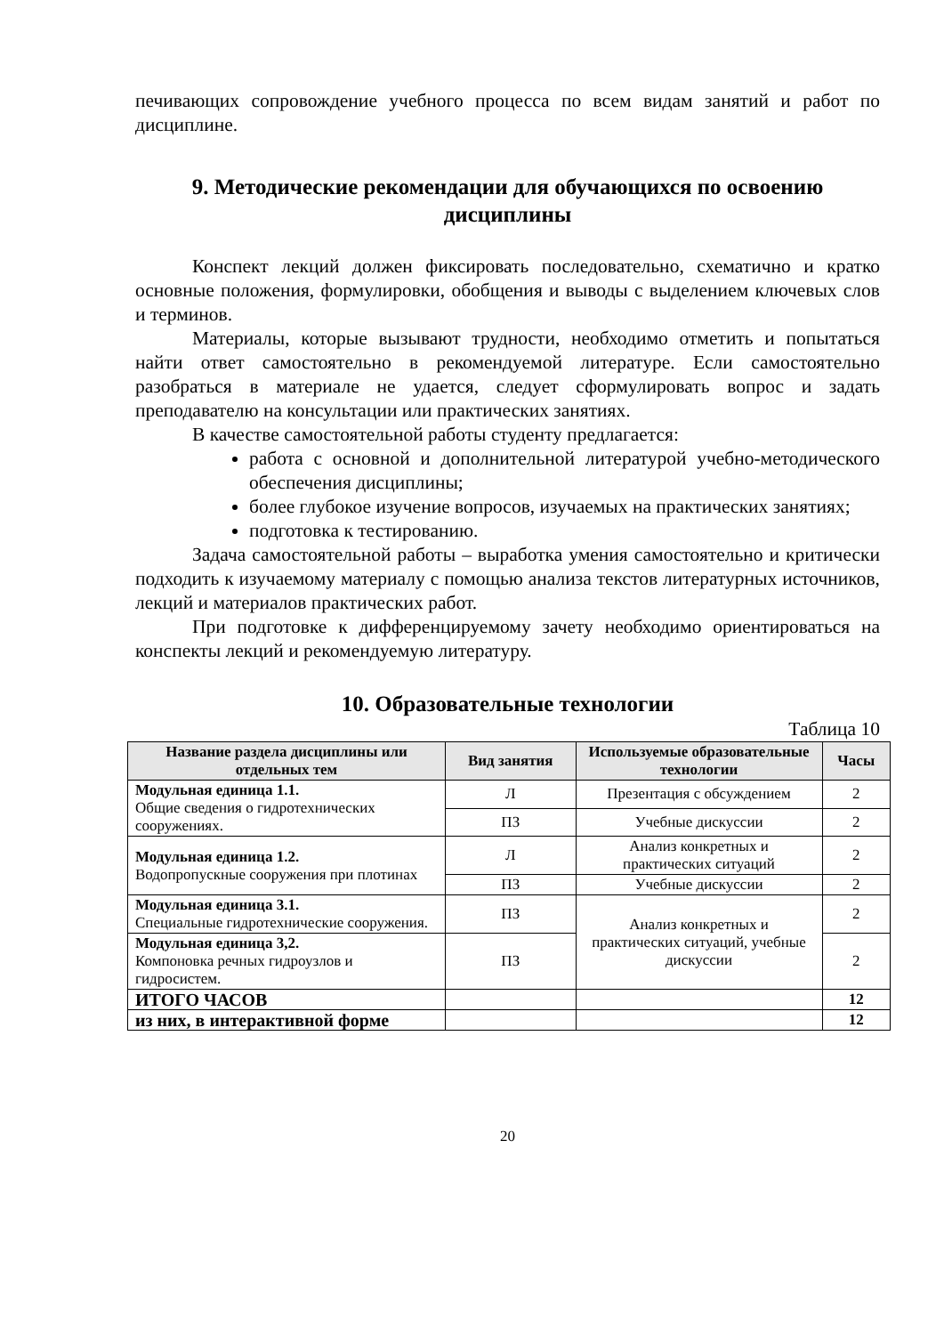печивающих сопровождение учебного процесса по всем видам занятий и работ по дисциплине.
9. Методические рекомендации для обучающихся по освоению дисциплины
Конспект лекций должен фиксировать последовательно, схематично и кратко основные положения, формулировки, обобщения и выводы с выделением ключевых слов и терминов.
Материалы, которые вызывают трудности, необходимо отметить и попытаться найти ответ самостоятельно в рекомендуемой литературе. Если самостоятельно разобраться в материале не удается, следует сформулировать вопрос и задать преподавателю на консультации или практических занятиях.
В качестве самостоятельной работы студенту предлагается:
работа с основной и дополнительной литературой учебно-методического обеспечения дисциплины;
более глубокое изучение вопросов, изучаемых на практических занятиях;
подготовка к тестированию.
Задача самостоятельной работы – выработка умения самостоятельно и критически подходить к изучаемому материалу с помощью анализа текстов литературных источников, лекций и материалов практических работ.
При подготовке к дифференцируемому зачету необходимо ориентироваться на конспекты лекций и рекомендуемую литературу.
10. Образовательные технологии
Таблица 10
| Название раздела дисциплины или отдельных тем | Вид занятия | Используемые образовательные технологии | Часы |
| --- | --- | --- | --- |
| Модульная единица 1.1. Общие сведения о гидротехнических сооружениях. | Л | Презентация с обсуждением | 2 |
| | ПЗ | Учебные дискуссии | 2 |
| Модульная единица 1.2. Водопропускные сооружения при плотинах | Л | Анализ конкретных и практических ситуаций | 2 |
| | ПЗ | Учебные дискуссии | 2 |
| Модульная единица 3.1. Специальные гидротехнические сооружения. | ПЗ | Анализ конкретных и практических ситуаций, учебные дискуссии | 2 |
| Модульная единица 3,2. Компоновка речных гидроузлов и гидросистем. | ПЗ | | 2 |
| ИТОГО ЧАСОВ | | | 12 |
| из них, в интерактивной форме | | | 12 |
20